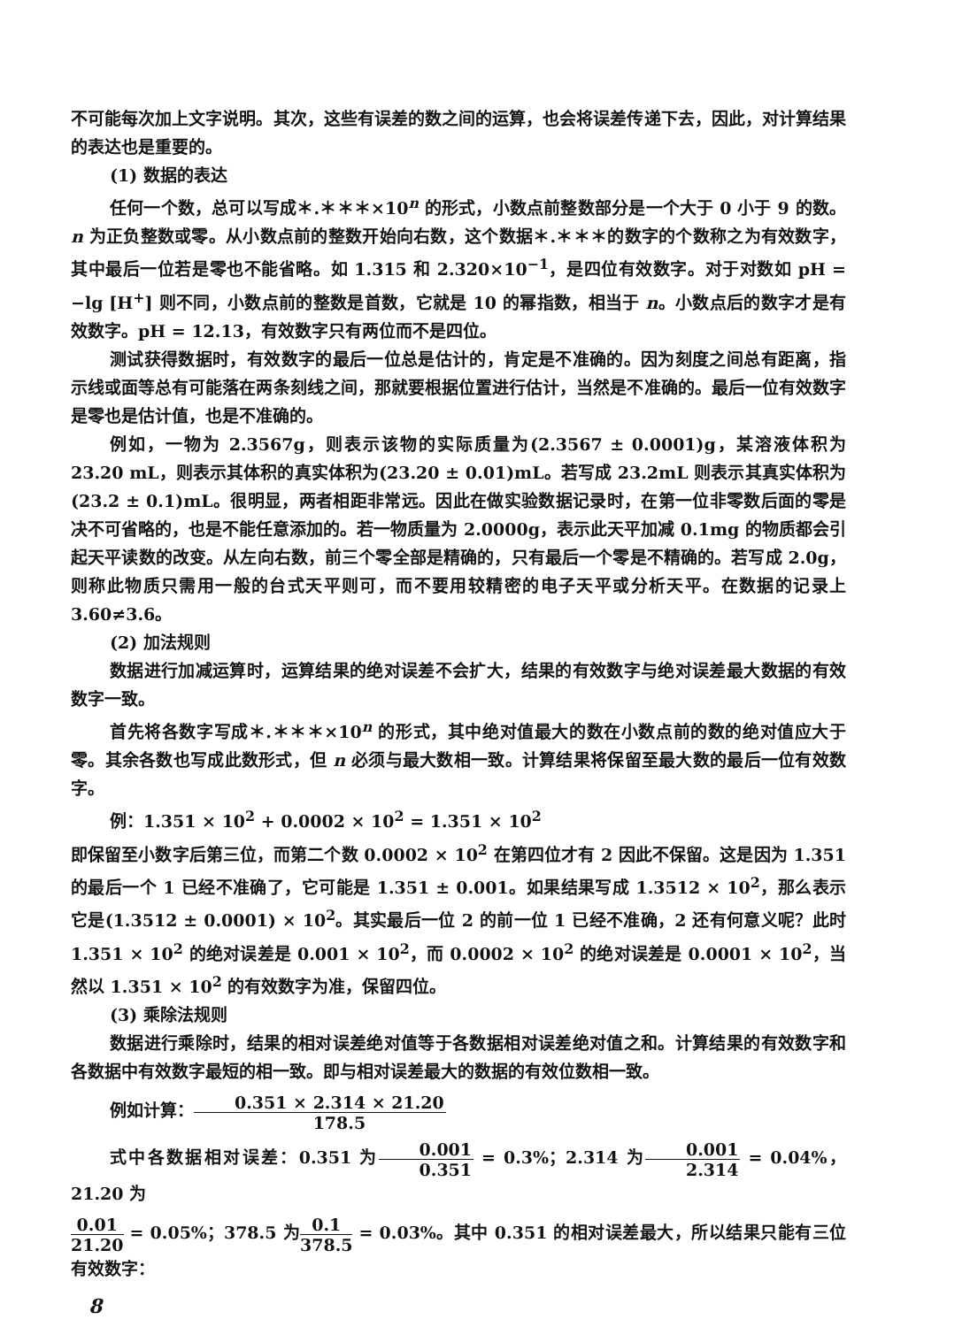不可能每次加上文字说明。其次，这些有误差的数之间的运算，也会将误差传递下去，因此，对计算结果的表达也是重要的。
(1) 数据的表达
任何一个数，总可以写成＊.＊＊＊×10<sup>n</sup> 的形式，小数点前整数部分是一个大于 0 小于 9 的数。n 为正负整数或零。从小数点前的整数开始向右数，这个数据＊.＊＊＊的数字的个数称之为有效数字，其中最后一位若是零也不能省略。如 1.315 和 2.320×10<sup>−1</sup>，是四位有效数字。对于对数如 pH = −lg [H<sup>+</sup>] 则不同，小数点前的整数是首数，它就是 10 的幂指数，相当于 n。小数点后的数字才是有效数字。pH = 12.13，有效数字只有两位而不是四位。
测试获得数据时，有效数字的最后一位总是估计的，肯定是不准确的。因为刻度之间总有距离，指示线或面等总有可能落在两条刻线之间，那就要根据位置进行估计，当然是不准确的。最后一位有效数字是零也是估计值，也是不准确的。
例如，一物为 2.3567g，则表示该物的实际质量为(2.3567 ± 0.0001)g，某溶液体积为 23.20 mL，则表示其体积的真实体积为(23.20 ± 0.01)mL。若写成 23.2mL 则表示其真实体积为(23.2 ± 0.1)mL。很明显，两者相距非常远。因此在做实验数据记录时，在第一位非零数后面的零是决不可省略的，也是不能任意添加的。若一物质量为 2.0000g，表示此天平加减 0.1mg 的物质都会引起天平读数的改变。从左向右数，前三个零全部是精确的，只有最后一个零是不精确的。若写成 2.0g，则称此物质只需用一般的台式天平则可，而不要用较精密的电子天平或分析天平。在数据的记录上 3.60≠3.6。
(2) 加法规则
数据进行加减运算时，运算结果的绝对误差不会扩大，结果的有效数字与绝对误差最大数据的有效数字一致。
首先将各数字写成＊.＊＊＊×10<sup>n</sup> 的形式，其中绝对值最大的数在小数点前的数的绝对值应大于零。其余各数也写成此数形式，但 n 必须与最大数相一致。计算结果将保留至最大数的最后一位有效数字。
例：1.351 × 10<sup>2</sup> + 0.0002 × 10<sup>2</sup> = 1.351 × 10<sup>2</sup>
即保留至小数字后第三位，而第二个数 0.0002 × 10<sup>2</sup> 在第四位才有 2 因此不保留。这是因为 1.351 的最后一个 1 已经不准确了，它可能是 1.351 ± 0.001。如果结果写成 1.3512 × 10<sup>2</sup>，那么表示它是(1.3512 ± 0.0001) × 10<sup>2</sup>。其实最后一位 2 的前一位 1 已经不准确，2 还有何意义呢？此时 1.351 × 10<sup>2</sup> 的绝对误差是 0.001 × 10<sup>2</sup>，而 0.0002 × 10<sup>2</sup> 的绝对误差是 0.0001 × 10<sup>2</sup>，当然以 1.351 × 10<sup>2</sup> 的有效数字为准，保留四位。
(3) 乘除法规则
数据进行乘除时，结果的相对误差绝对值等于各数据相对误差绝对值之和。计算结果的有效数字和各数据中有效数字最短的相一致。即与相对误差最大的数据的有效位数相一致。
例如计算：0.351 × 2.314 × 21.20 178.5
式中各数据相对误差：0.351 为0.001 0.351 = 0.3%；2.314 为0.001 2.314 = 0.04%，21.20 为
0.01 21.20 = 0.05%；378.5 为0.1 378.5 = 0.03%。其中 0.351 的相对误差最大，所以结果只能有三位有效数字：
8